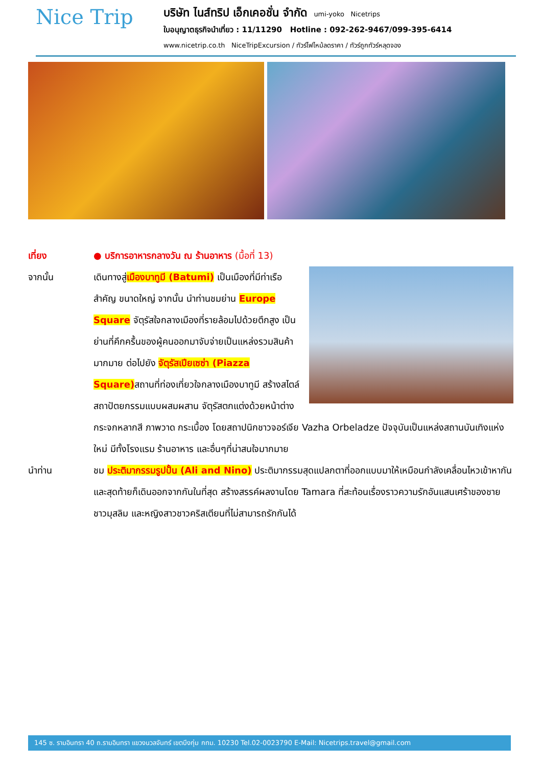Nice Trip
บริษัท ไนส์ทริป เอ็กเคอชั่น จำกัด umi-yoko Nicetrips
ใบอนุญาตธุรกิจนำเที่ยว : 11/11290 Hotline : 092-262-9467/099-395-6414
www.nicetrip.co.th NiceTripExcursion / ทัวร์ไฟไหม้ลดราคา / ทัวร์ถูกทัวร์หลุดจอง
เที่ยง ● บริการอาหารกลางวัน ณ ร้านอาหาร (มื้อที่ 13)
จากนั้น เดินทางสู่เมืองบาทูมี (Batumi) เป็นเมืองที่มีท่าเรือสำคัญ ขนาดใหญ่ จากนั้น นำท่านชมย่าน Europe Square จัตุรัสใจกลางเมืองที่รายล้อมไปด้วยตึกสูง เป็นย่านที่คึกครื้นของผู้คนออกมาจับจ่ายเป็นแหล่งรวมสินค้ามากมาย ต่อไปยัง จัตุรัสเปียเซซ่า (Piazza Square) สถานที่ท่องเที่ยวใจกลางเมืองบาทูมี สร้างสไตล์สถาปัตยกรรมแบบผสมผสาน จัตุรัสตกแต่งด้วยหน้าต่างกระจกหลากสี ภาพวาด กระเบื้อง โดยสถาปนิกชาวจอร์เจีย Vazha Orbeladze ปัจจุบันเป็นแหล่งสถานบันเทิงแห่งใหม่ มีทั้งโรงแรม ร้านอาหาร และอื่นๆที่น่าสนใจมากมาย
นำท่าน ชม ประติมากรรมรูปปั้น (Ali and Nino) ประติมากรรมสุดแปลกตาที่ออกแบบมาให้เหมือนกำลังเคลื่อนไหวเข้าหากัน และสุดท้ายก็เดินออกจากกันในที่สุด สร้างสรรค์ผลงานโดย Tamara ที่สะท้อนเรื่องราวความรักอันแสนเศร้าของชายชาวมุสลิม และหญิงสาวชาวคริสเตียนที่ไม่สามารถรักกันได้
145 ซ. รามอินทรา 40 ถ.รามอินทรา แขวงนวลจันทร์ เขตบึงกุ่ม กทม. 10230 Tel.02-0023790 E-Mail: Nicetrips.travel@gmail.com